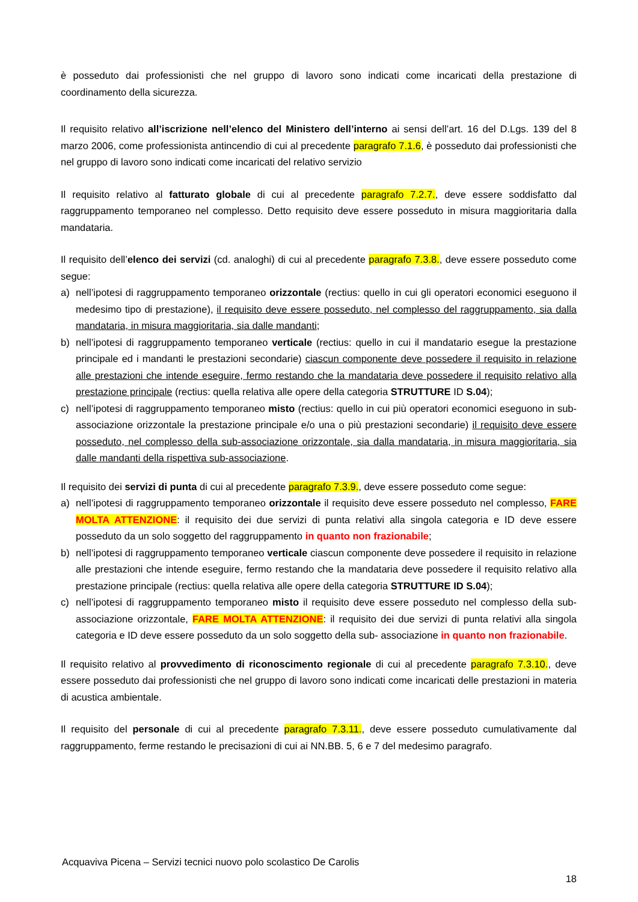è posseduto dai professionisti che nel gruppo di lavoro sono indicati come incaricati della prestazione di coordinamento della sicurezza.
Il requisito relativo all’iscrizione nell’elenco del Ministero dell’interno ai sensi dell’art. 16 del D.Lgs. 139 del 8 marzo 2006, come professionista antincendio di cui al precedente paragrafo 7.1.6, è posseduto dai professionisti che nel gruppo di lavoro sono indicati come incaricati del relativo servizio
Il requisito relativo al fatturato globale di cui al precedente paragrafo 7.2.7., deve essere soddisfatto dal raggruppamento temporaneo nel complesso. Detto requisito deve essere posseduto in misura maggioritaria dalla mandataria.
Il requisito dell’elenco dei servizi (cd. analoghi) di cui al precedente paragrafo 7.3.8., deve essere posseduto come segue:
a) nell’ipotesi di raggruppamento temporaneo orizzontale (rectius: quello in cui gli operatori economici eseguono il medesimo tipo di prestazione), il requisito deve essere posseduto, nel complesso del raggruppamento, sia dalla mandataria, in misura maggioritaria, sia dalle mandanti;
b) nell’ipotesi di raggruppamento temporaneo verticale (rectius: quello in cui il mandatario esegue la prestazione principale ed i mandanti le prestazioni secondarie) ciascun componente deve possedere il requisito in relazione alle prestazioni che intende eseguire, fermo restando che la mandataria deve possedere il requisito relativo alla prestazione principale (rectius: quella relativa alle opere della categoria STRUTTURE ID S.04);
c) nell’ipotesi di raggruppamento temporaneo misto (rectius: quello in cui più operatori economici eseguono in sub-associazione orizzontale la prestazione principale e/o una o più prestazioni secondarie) il requisito deve essere posseduto, nel complesso della sub-associazione orizzontale, sia dalla mandataria, in misura maggioritaria, sia dalle mandanti della rispettiva sub-associazione.
Il requisito dei servizi di punta di cui al precedente paragrafo 7.3.9., deve essere posseduto come segue:
a) nell’ipotesi di raggruppamento temporaneo orizzontale il requisito deve essere posseduto nel complesso, FARE MOLTA ATTENZIONE: il requisito dei due servizi di punta relativi alla singola categoria e ID deve essere posseduto da un solo soggetto del raggruppamento in quanto non frazionabile;
b) nell’ipotesi di raggruppamento temporaneo verticale ciascun componente deve possedere il requisito in relazione alle prestazioni che intende eseguire, fermo restando che la mandataria deve possedere il requisito relativo alla prestazione principale (rectius: quella relativa alle opere della categoria STRUTTURE ID S.04);
c) nell’ipotesi di raggruppamento temporaneo misto il requisito deve essere posseduto nel complesso della sub-associazione orizzontale, FARE MOLTA ATTENZIONE: il requisito dei due servizi di punta relativi alla singola categoria e ID deve essere posseduto da un solo soggetto della sub- associazione in quanto non frazionabile.
Il requisito relativo al provvedimento di riconoscimento regionale di cui al precedente paragrafo 7.3.10., deve essere posseduto dai professionisti che nel gruppo di lavoro sono indicati come incaricati delle prestazioni in materia di acustica ambientale.
Il requisito del personale di cui al precedente paragrafo 7.3.11., deve essere posseduto cumulativamente dal raggruppamento, ferme restando le precisazioni di cui ai NN.BB. 5, 6 e 7 del medesimo paragrafo.
Acquaviva Picena – Servizi tecnici nuovo polo scolastico De Carolis
18